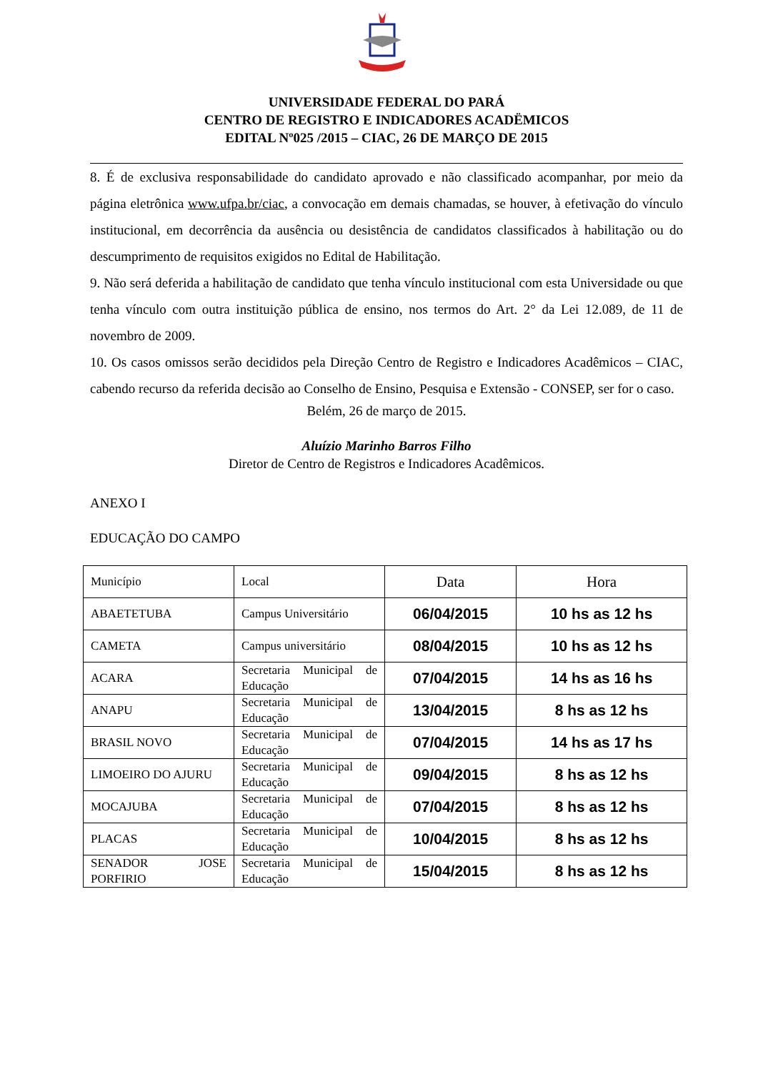UNIVERSIDADE FEDERAL DO PARÁ
CENTRO DE REGISTRO E INDICADORES ACADËMICOS
EDITAL Nº025 /2015 – CIAC, 26 DE MARÇO DE 2015
8. É de exclusiva responsabilidade do candidato aprovado e não classificado acompanhar, por meio da página eletrônica www.ufpa.br/ciac, a convocação em demais chamadas, se houver, à efetivação do vínculo institucional, em decorrência da ausência ou desistência de candidatos classificados à habilitação ou do descumprimento de requisitos exigidos no Edital de Habilitação.
9. Não será deferida a habilitação de candidato que tenha vínculo institucional com esta Universidade ou que tenha vínculo com outra instituição pública de ensino, nos termos do Art. 2° da Lei 12.089, de 11 de novembro de 2009.
10. Os casos omissos serão decididos pela Direção Centro de Registro e Indicadores Acadêmicos – CIAC, cabendo recurso da referida decisão ao Conselho de Ensino, Pesquisa e Extensão - CONSEP, ser for o caso.
Belém, 26 de março de 2015.
Aluízio Marinho Barros Filho
Diretor de Centro de Registros e Indicadores Acadêmicos.
ANEXO I
EDUCAÇÃO DO CAMPO
| Município | Local | Data | Hora |
| ABAETETUBA | Campus Universitário | 06/04/2015 | 10 hs as 12 hs |
| CAMETA | Campus universitário | 08/04/2015 | 10 hs as 12 hs |
| ACARA | Secretaria Municipal de Educação | 07/04/2015 | 14 hs as 16 hs |
| ANAPU | Secretaria Municipal de Educação | 13/04/2015 | 8 hs as 12 hs |
| BRASIL NOVO | Secretaria Municipal de Educação | 07/04/2015 | 14 hs as 17 hs |
| LIMOEIRO DO AJURU | Secretaria Municipal de Educação | 09/04/2015 | 8 hs as 12 hs |
| MOCAJUBA | Secretaria Municipal de Educação | 07/04/2015 | 8 hs as 12 hs |
| PLACAS | Secretaria Municipal de Educação | 10/04/2015 | 8 hs as 12 hs |
| SENADOR JOSE PORFIRIO | Secretaria Municipal de Educação | 15/04/2015 | 8 hs as 12 hs |